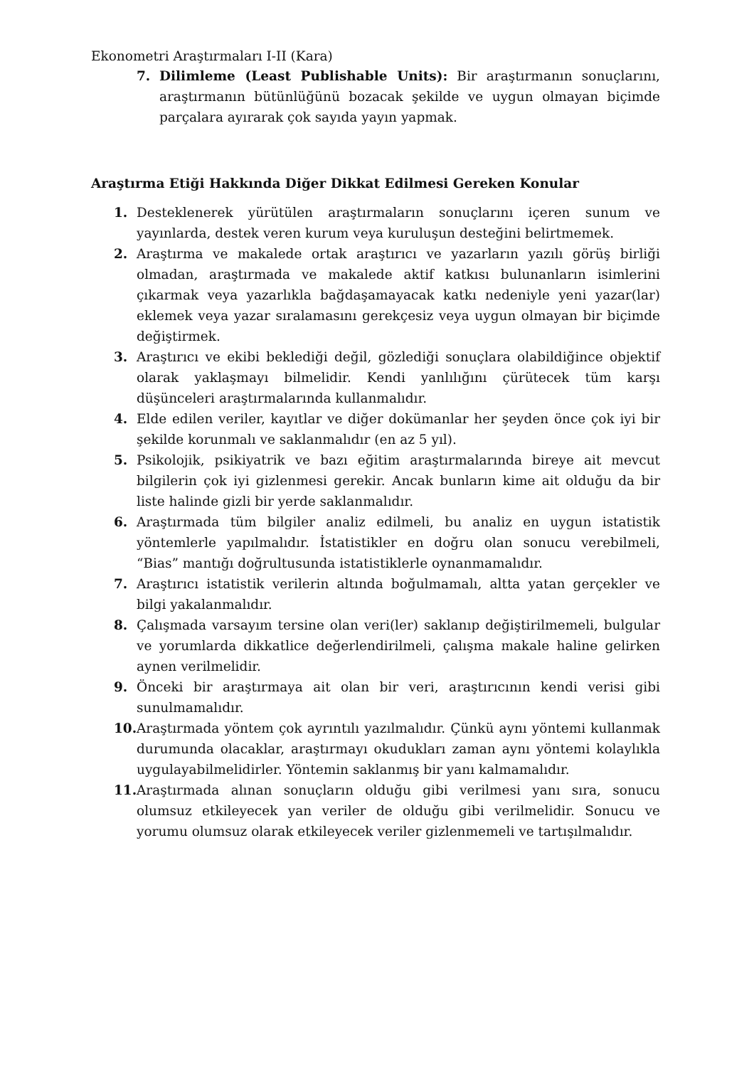Ekonometri Araştırmaları I-II (Kara)
7. Dilimleme (Least Publishable Units): Bir araştırmanın sonuçlarını, araştırmanın bütünlüğünü bozacak şekilde ve uygun olmayan biçimde parçalara ayırarak çok sayıda yayın yapmak.
Araştırma Etiği Hakkında Diğer Dikkat Edilmesi Gereken Konular
1. Desteklenerek yürütülen araştırmaların sonuçlarını içeren sunum ve yayınlarda, destek veren kurum veya kuruluşun desteğini belirtmemek.
2. Araştırma ve makalede ortak araştırıcı ve yazarların yazılı görüş birliği olmadan, araştırmada ve makalede aktif katkısı bulunanların isimlerini çıkarmak veya yazarlıkla bağdaşamayacak katkı nedeniyle yeni yazar(lar) eklemek veya yazar sıralamasını gerekçesiz veya uygun olmayan bir biçimde değiştirmek.
3. Araştırıcı ve ekibi beklediği değil, gözlediği sonuçlara olabildiğince objektif olarak yaklaşmayı bilmelidir. Kendi yanlılığını çürütecek tüm karşı düşünceleri araştırmalarında kullanmalıdır.
4. Elde edilen veriler, kayıtlar ve diğer dokümanlar her şeyden önce çok iyi bir şekilde korunmalı ve saklanmalıdır (en az 5 yıl).
5. Psikolojik, psikiyatrik ve bazı eğitim araştırmalarında bireye ait mevcut bilgilerin çok iyi gizlenmesi gerekir. Ancak bunların kime ait olduğu da bir liste halinde gizli bir yerde saklanmalıdır.
6. Araştırmada tüm bilgiler analiz edilmeli, bu analiz en uygun istatistik yöntemlerle yapılmalıdır. İstatistikler en doğru olan sonucu verebilmeli, “Bias” mantığı doğrultusunda istatistiklerle oynanmamalıdır.
7. Araştırıcı istatistik verilerin altında boğulmamalı, altta yatan gerçekler ve bilgi yakalanmalıdır.
8. Çalışmada varsayım tersine olan veri(ler) saklanıp değiştirilmemeli, bulgular ve yorumlarda dikkatlice değerlendirilmeli, çalışma makale haline gelirken aynen verilmelidir.
9. Önceki bir araştırmaya ait olan bir veri, araştırıcının kendi verisi gibi sunulmamalıdır.
10. Araştırmada yöntem çok ayrıntılı yazılmalıdır. Çünkü aynı yöntemi kullanmak durumunda olacaklar, araştırmayı okudukları zaman aynı yöntemi kolaylıkla uygulayabilmelidirler. Yöntemin saklanmış bir yanı kalmamalıdır.
11. Araştırmada alınan sonuçların olduğu gibi verilmesi yanı sıra, sonucu olumsuz etkileyecek yan veriler de olduğu gibi verilmelidir. Sonucu ve yorumu olumsuz olarak etkileyecek veriler gizlenmemeli ve tartışılmalıdır.